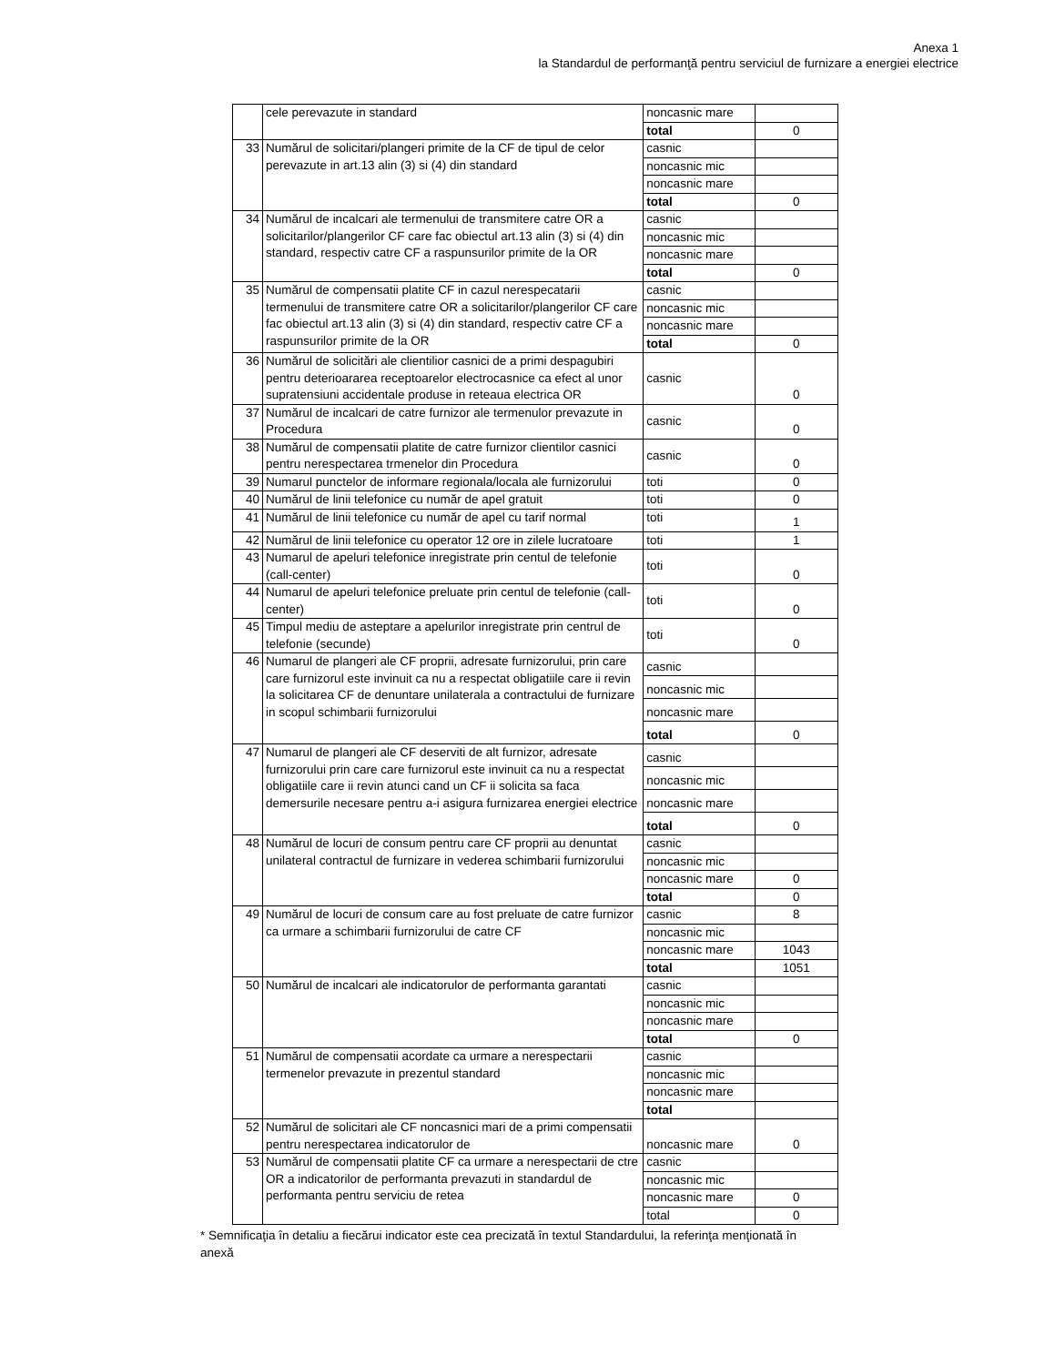Anexa 1
la Standardul de performanţă pentru serviciul de furnizare a energiei electrice
| | cele perevazute in standard | noncasnic mare | |
| | | total | 0 |
| 33 | Numărul de solicitari/plangeri primite de la CF de tipul de celor perevazute in art.13 alin (3) si (4) din standard | casnic | |
| | | noncasnic mic | |
| | | noncasnic mare | |
| | | total | 0 |
| 34 | Numărul de incalcari ale termenului de transmitere catre OR a solicitarilor/plangerilor CF care fac obiectul art.13 alin (3) si (4) din standard, respectiv catre CF a raspunsurilor primite de la OR | casnic | |
| | | noncasnic mic | |
| | | noncasnic mare | |
| | | total | 0 |
| 35 | Numărul de compensatii platite CF in cazul nerespecatarii termenului de transmitere catre OR a solicitarilor/plangerilor CF care fac obiectul art.13 alin (3) si (4) din standard, respectiv catre CF a raspunsurilor primite de la OR | casnic | |
| | | noncasnic mic | |
| | | noncasnic mare | |
| | | total | 0 |
| 36 | Numărul de solicitări ale clientilior casnici de a primi despagubiri pentru deterioararea receptoarelor electrocasnice ca efect al unor supratensiuni accidentale produse in reteaua electrica OR | casnic | 0 |
| 37 | Numărul de incalcari de catre furnizor ale termenulor prevazute in Procedura | casnic | 0 |
| 38 | Numărul de compensatii platite de catre furnizor clientilor casnici pentru nerespectarea trmenelor din Procedura | casnic | 0 |
| 39 | Numarul punctelor de informare regionala/locala ale furnizorului | toti | 0 |
| 40 | Numărul de linii telefonice cu număr de apel gratuit | toti | 0 |
| 41 | Numărul de linii telefonice cu număr de apel cu tarif normal | toti | 1 |
| 42 | Numărul de linii telefonice cu operator 12 ore in zilele lucratoare | toti | 1 |
| 43 | Numarul de apeluri telefonice inregistrate prin centul de telefonie (call-center) | toti | 0 |
| 44 | Numarul de apeluri telefonice preluate prin centul de telefonie (call-center) | toti | 0 |
| 45 | Timpul mediu de asteptare a apelurilor inregistrate prin centrul de telefonie (secunde) | toti | 0 |
| 46 | Numarul de plangeri ale CF proprii, adresate furnizorului, prin care care furnizorul este invinuit ca nu a respectat obligatiile care ii revin la solicitarea CF de denuntare unilaterala a contractului de furnizare in scopul schimbarii furnizorului | casnic | |
| | | noncasnic mic | |
| | | noncasnic mare | |
| | | total | 0 |
| 47 | Numarul de plangeri ale CF deserviti de alt furnizor, adresate furnizorului prin care care furnizorul este invinuit ca nu a respectat obligatiile care ii revin atunci cand un CF ii solicita sa faca demersurile necesare pentru a-i asigura furnizarea energiei electrice | casnic | |
| | | noncasnic mic | |
| | | noncasnic mare | |
| | | total | 0 |
| 48 | Numărul de locuri de consum pentru care CF proprii au denuntat unilateral contractul de furnizare in vederea schimbarii furnizorului | casnic | |
| | | noncasnic mic | |
| | | noncasnic mare | 0 |
| | | total | 0 |
| 49 | Numărul de locuri de consum care au fost preluate de catre furnizor ca urmare a schimbarii furnizorului de catre CF | casnic | 8 |
| | | noncasnic mic | |
| | | noncasnic mare | 1043 |
| | | total | 1051 |
| 50 | Numărul de incalcari ale indicatorulor de performanta garantati | casnic | |
| | | noncasnic mic | |
| | | noncasnic mare | |
| | | total | 0 |
| 51 | Numărul de compensatii acordate ca urmare a nerespectarii termenelor prevazute in prezentul standard | casnic | |
| | | noncasnic mic | |
| | | noncasnic mare | |
| | | total | |
| 52 | Numărul de solicitari ale CF noncasnici mari de a primi compensatii pentru nerespectarea indicatorulor de | noncasnic mare | 0 |
| 53 | Numărul de compensatii platite CF ca urmare a nerespectarii de ctre OR a indicatorilor de performanta prevazuti in standardul de performanta pentru serviciu de retea | casnic | |
| | | noncasnic mic | |
| | | noncasnic mare | 0 |
| | | total | 0 |
* Semnificaţia în detaliu a fiecărui indicator este cea precizată în textul Standardului, la referinţa menţionată în anexă